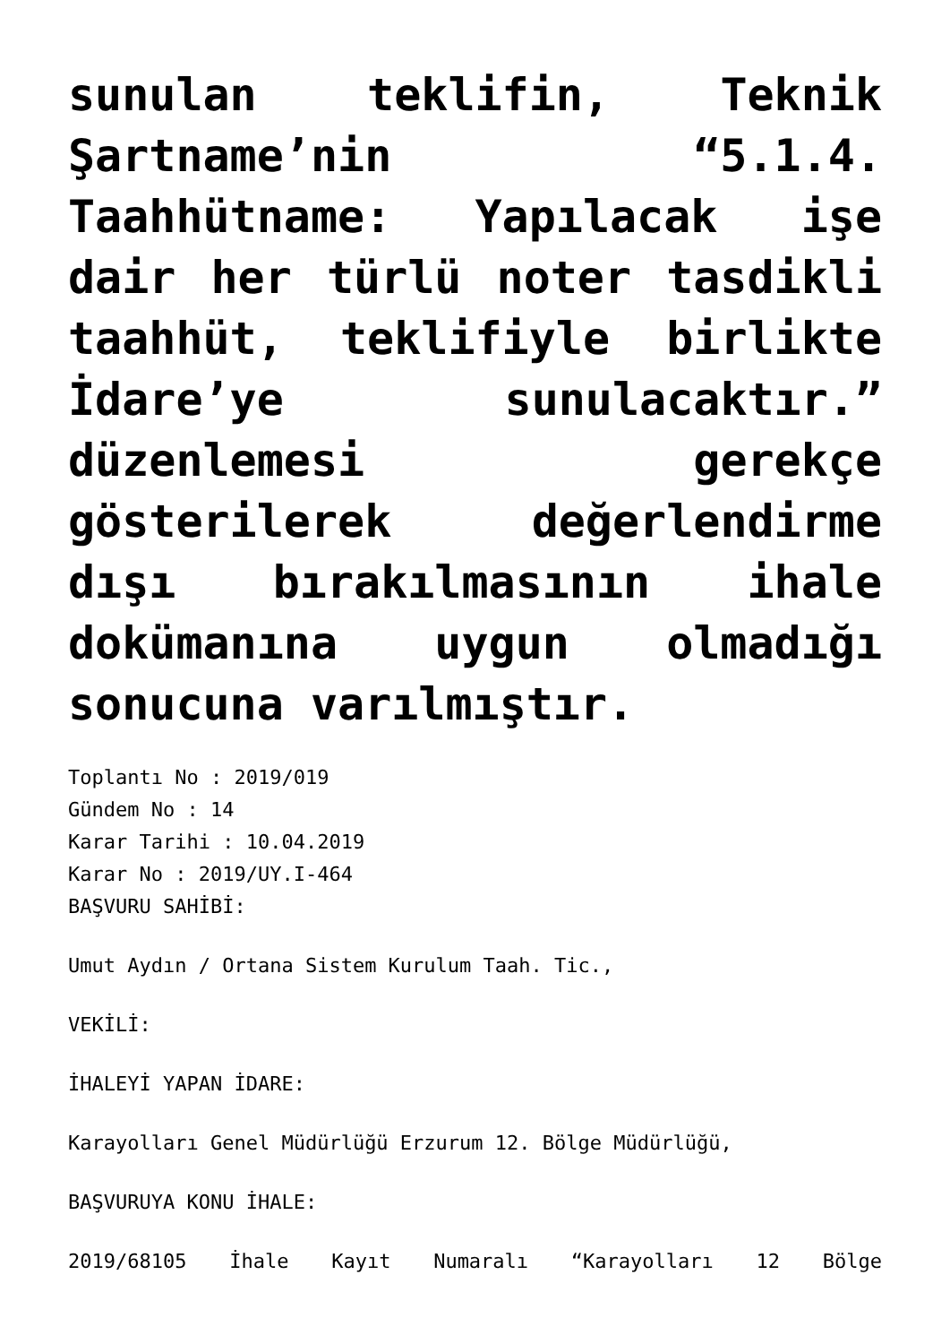sunulan teklifin, Teknik Şartname’nin “5.1.4. Taahhütname: Yapılacak işe dair her türlü noter tasdikli taahhüt, teklifiyle birlikte İdare’ye sunulacaktır.” düzenlemesi gerekçe gösterilerek değerlendirme dışı bırakılmasının ihale dokümanına uygun olmadığı sonucuna varılmıştır.
Toplantı No : 2019/019
Gündem No : 14
Karar Tarihi : 10.04.2019
Karar No : 2019/UY.I-464
BAŞVURU SAHİBİ:
Umut Aydın / Ortana Sistem Kurulum Taah. Tic.,
VEKİLİ:
İHALEYİ YAPAN İDARE:
Karayolları Genel Müdürlüğü Erzurum 12. Bölge Müdürlüğü,
BAŞVURUYA KONU İHALE:
2019/68105 İhale Kayıt Numaralı “Karayolları 12 Bölge